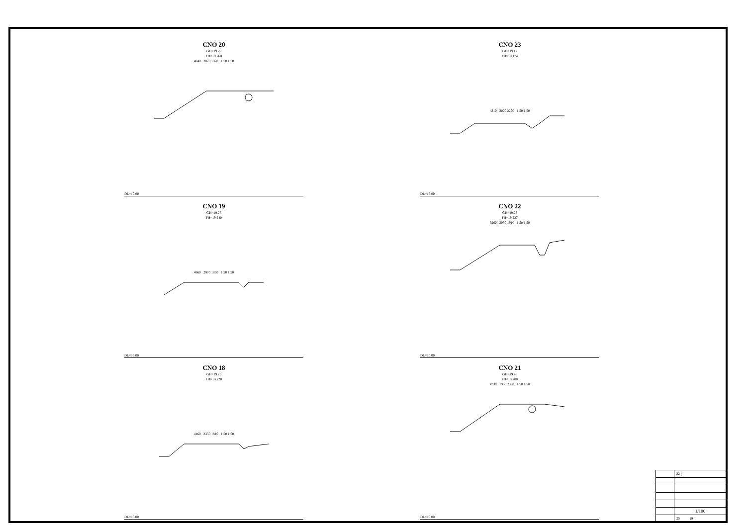CNO 20
GH=19.29
FH=19.260
4040 2070 1970 1.50 1.50
DL=10.00
CNO 23
GH=19.17
FH=19.174
4310 2020 2290 1.50 1.50
DL=15.00
CNO 19
GH=19.27
FH=19.240
4860 2970 1860 1.50 1.50
DL=15.00
CNO 22
GH=19.25
FH=19.227
3960 2050 1910 1.50 1.50
DL=10.00
CNO 18
GH=19.23
FH=19.220
4160 2350 1810 1.50 1.50
DL=15.00
CNO 21
GH=19.28
FH=19.280
4330 1950 2380 1.50 1.50
DL=10.00
| | 22 ( |
| | 1/100 |
| | 25 19 |